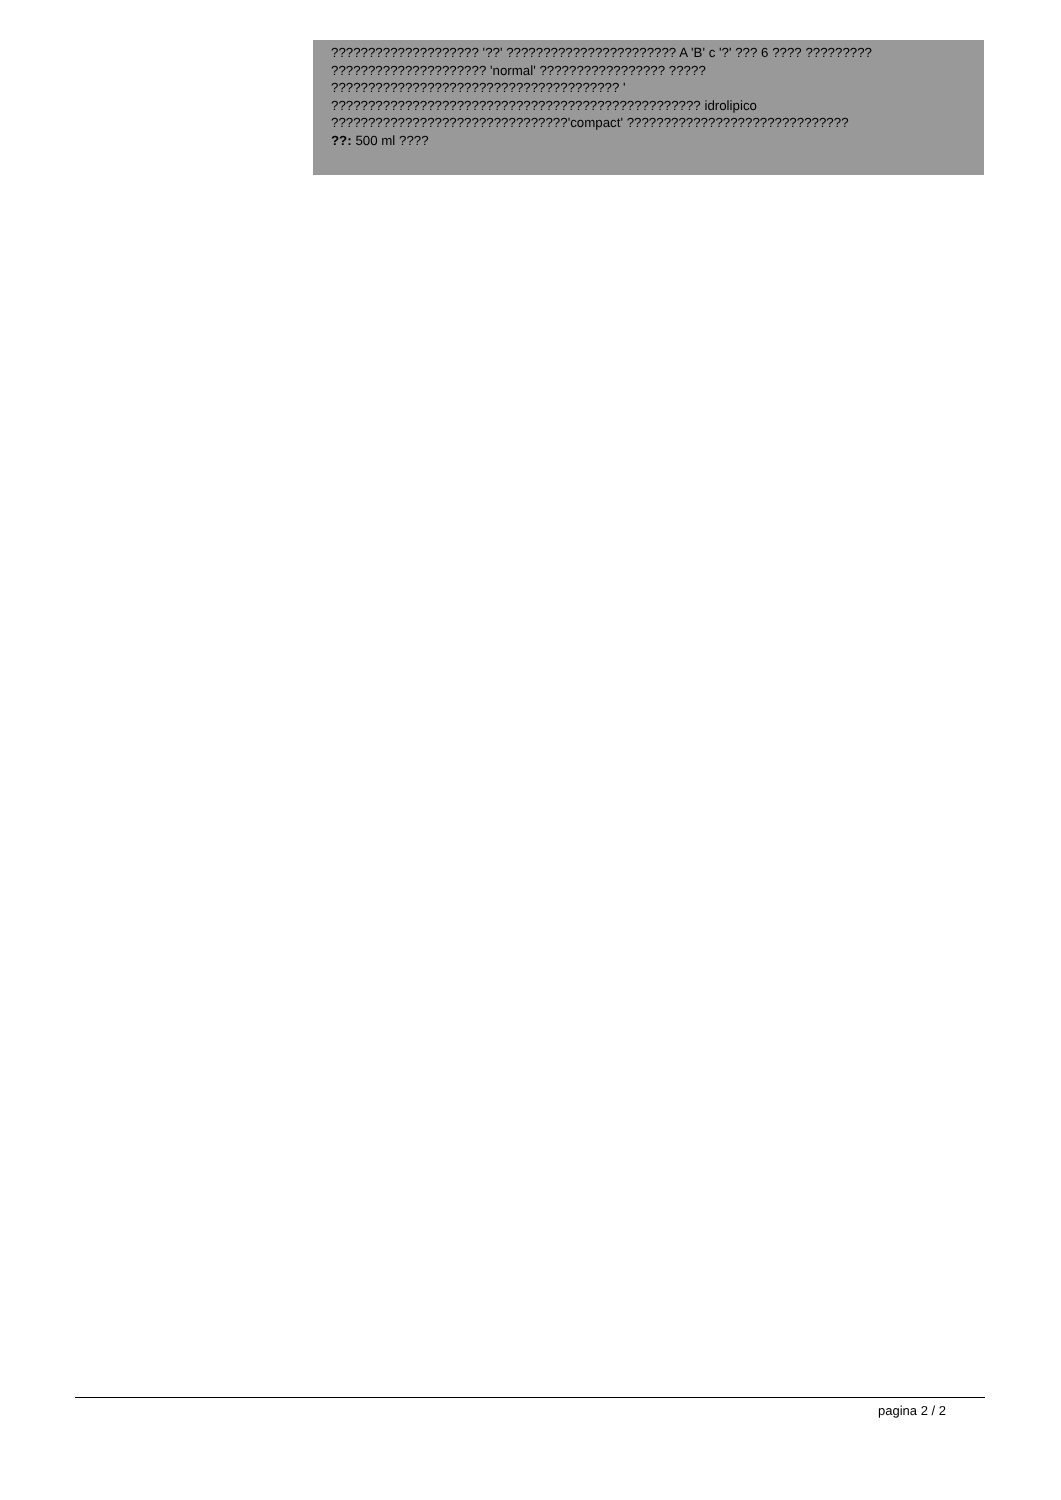???????????????????? '??' ??????????????????????? A 'B' c '?' ??? 6 ???? ?????????
????????????????????? 'normal' ????????????????? ?????
??????????????????????????????????????? '
?????????????????????????????????????????????????? idrolipico
????????????????????????????????'compact' ??????????????????????????????
??: 500 ml ????
pagina 2 / 2